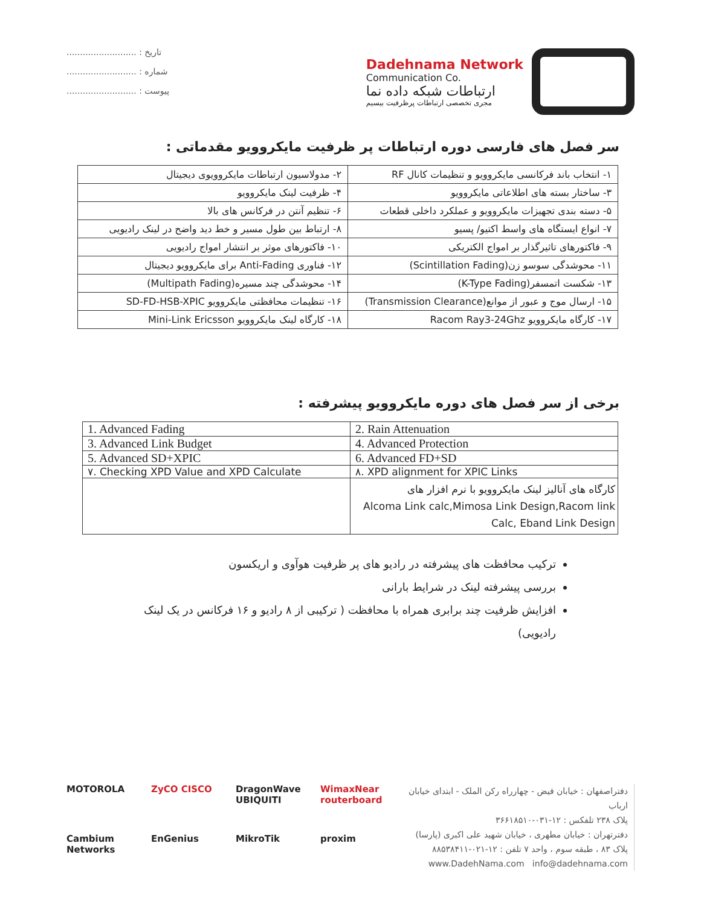تاریخ : ..........................
شماره : ..........................
پیوست : ..........................
Dadehnama Network
Communication Co.
ارتباطات شبکه داده نما
مجری تخصصی ارتباطات پرظرفیت بیسیم
سر فصل های فارسی دوره ارتباطات پر ظرفیت مایکروویو مقدماتی :
| ۱- انتخاب باند فرکانسی مایکروویو و تنظیمات کانال RF | ۲- مدولاسیون ارتباطات مایکروویوی دیجیتال |
| ۳- ساختار بسته های اطلاعاتی مایکروویو | ۴- ظرفیت لینک مایکروویو |
| ۵- دسته بندی تجهیزات مایکروویو و عملکرد داخلی قطعات | ۶- تنظیم آنتن در فرکانس های بالا |
| ۷- انواع ایستگاه های واسط اکتیو/ پسیو | ۸- ارتباط بین طول مسیر و خط دید واضح در لینک رادیویی |
| ۹- فاکتورهای تاثیرگذار بر امواج الکتریکی | ۱۰- فاکتورهای موثر بر انتشار امواج رادیویی |
| ۱۱- محوشدگی سوسو زن(Scintillation Fading) | ۱۲- فناوری Anti-Fading برای مایکروویو دیجیتال |
| ۱۳- شکست اتمسفر(K-Type Fading) | ۱۴- محوشدگی چند مسیره(Multipath Fading) |
| ۱۵- ارسال موج و عبور از موانع(Transmission Clearance) | ۱۶- تنظیمات محافظتی مایکروویو SD-FD-HSB-XPIC |
| ۱۷- کارگاه مایکروویو Racom Ray3-24Ghz | ۱۸- کارگاه لینک مایکروویو Mini-Link Ericsson |
برخی از سر فصل های دوره مایکروویو پیشرفته :
| 1. Advanced Fading | 2. Rain Attenuation |
| 3. Advanced Link Budget | 4. Advanced Protection |
| 5. Advanced SD+XPIC | 6. Advanced FD+SD |
| ۷. Checking XPD Value and XPD Calculate | ۸. XPD alignment for XPIC Links |
| | کارگاه های آنالیز لینک مایکروویو با نرم افزار های Alcoma Link calc,Mimosa Link Design,Racom link Calc, Eband Link Design |
ترکیب محافظت های پیشرفته در رادیو های پر ظرفیت هوآوی و اریکسون
بررسی پیشرفته لینک در شرایط بارانی
افزایش ظرفیت چند برابری همراه با محافظت ( ترکیبی از ۸ رادیو و ۱۶ فرکانس در یک لینک رادیویی)
MOTOROLA ZyCO CISCO DragonWave UBIQUITI WimaxNear routerboard Cambium Networks EnGenius MikroTik proxim
دفتراصفهان : خیابان فیض - چهارراه رکن الملک - ابتدای خیابان ارباب
پلاک ۲۳۸ تلفکس : ۱۲-۰۳۱-۳۶۶۱۸۵۱۰
دفترتهران : خیابان مطهری ، خیابان شهید علی اکبری (پارسا)
پلاک ۸۳ ، طبقه سوم ، واحد ۷ تلفن : ۱۲-۰۲۱-۸۸۵۳۸۴۱۱
www.DadehNama.com info@dadehnama.com